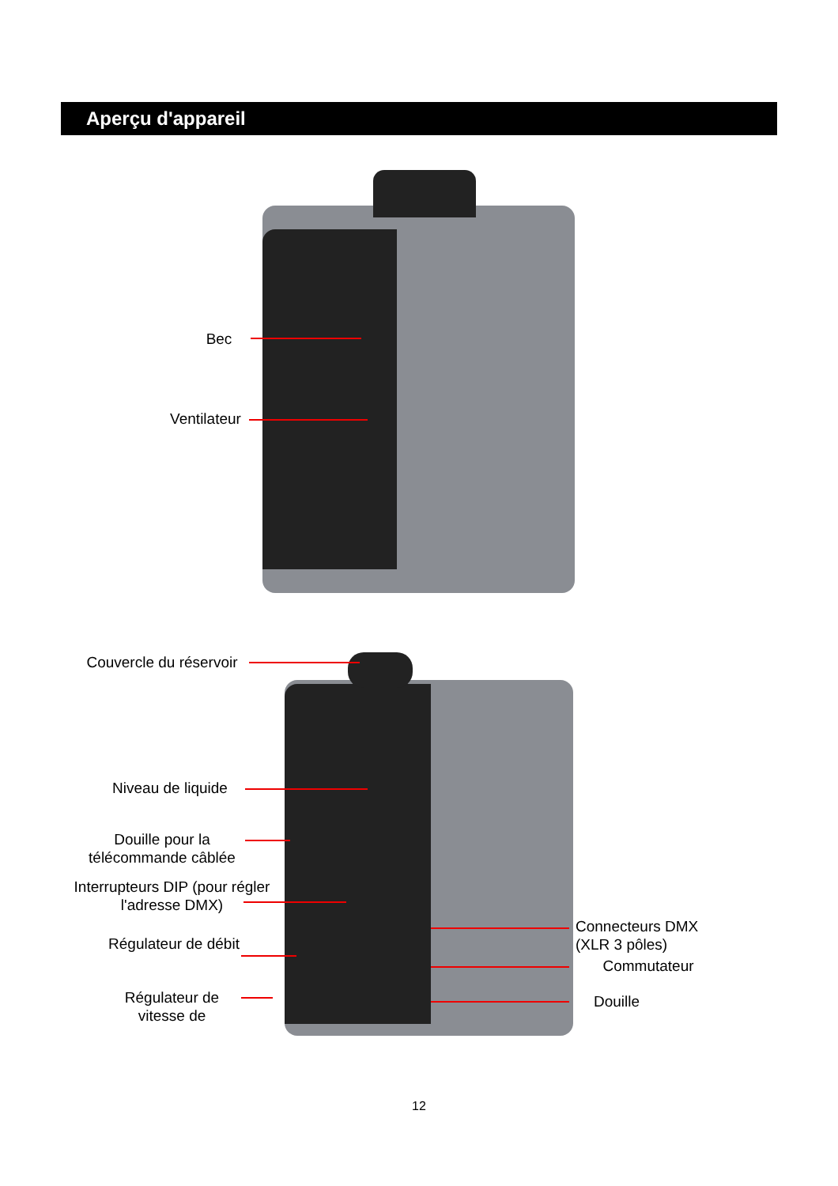Aperçu d'appareil
Bec
Ventilateur
Couvercle du réservoir
Niveau de liquide
Douille pour la télécommande câblée
Interrupteurs DIP (pour régler l'adresse DMX)
Régulateur de débit
Régulateur de vitesse de
Connecteurs DMX (XLR 3 pôles)
Commutateur
Douille
12